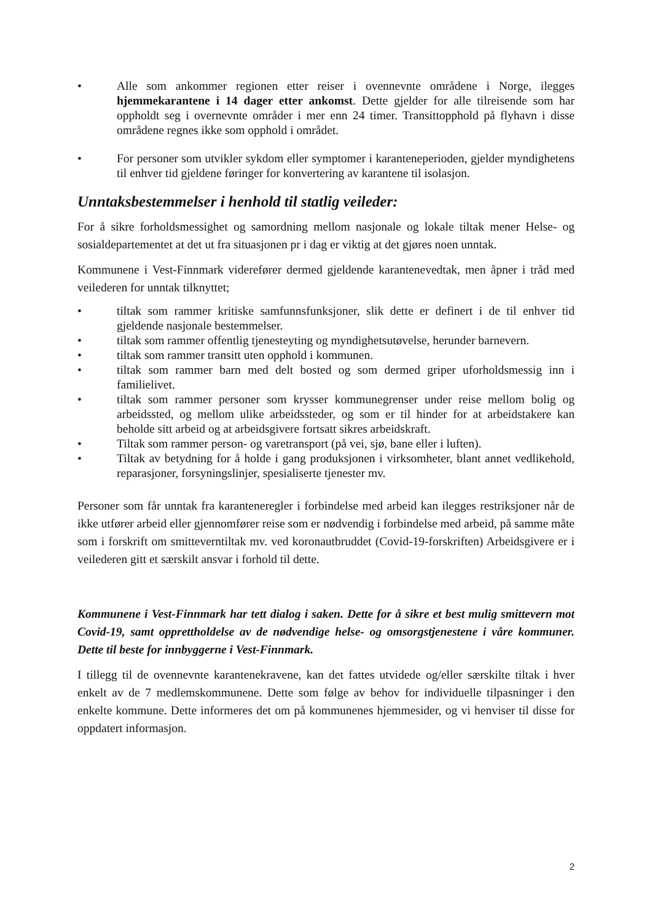• Alle som ankommer regionen etter reiser i ovennevnte områdene i Norge, ilegges hjemmekarantene i 14 dager etter ankomst. Dette gjelder for alle tilreisende som har oppholdt seg i overnevnte områder i mer enn 24 timer. Transittopphold på flyhavn i disse områdene regnes ikke som opphold i området.
• For personer som utvikler sykdom eller symptomer i karanteneperioden, gjelder myndighetens til enhver tid gjeldene føringer for konvertering av karantene til isolasjon.
Unntaksbestemmelser i henhold til statlig veileder:
For å sikre forholdsmessighet og samordning mellom nasjonale og lokale tiltak mener Helse- og sosialdepartementet at det ut fra situasjonen pr i dag er viktig at det gjøres noen unntak.
Kommunene i Vest-Finnmark viderefører dermed gjeldende karantenevedtak, men åpner i tråd med veilederen for unntak tilknyttet;
• tiltak som rammer kritiske samfunnsfunksjoner, slik dette er definert i de til enhver tid gjeldende nasjonale bestemmelser.
• tiltak som rammer offentlig tjenesteyting og myndighetsutøvelse, herunder barnevern.
• tiltak som rammer transitt uten opphold i kommunen.
• tiltak som rammer barn med delt bosted og som dermed griper uforholdsmessig inn i familielivet.
• tiltak som rammer personer som krysser kommunegrenser under reise mellom bolig og arbeidssted, og mellom ulike arbeidssteder, og som er til hinder for at arbeidstakere kan beholde sitt arbeid og at arbeidsgivere fortsatt sikres arbeidskraft.
• Tiltak som rammer person- og varetransport (på vei, sjø, bane eller i luften).
• Tiltak av betydning for å holde i gang produksjonen i virksomheter, blant annet vedlikehold, reparasjoner, forsyningslinjer, spesialiserte tjenester mv.
Personer som får unntak fra karanteneregler i forbindelse med arbeid kan ilegges restriksjoner når de ikke utfører arbeid eller gjennomfører reise som er nødvendig i forbindelse med arbeid, på samme måte som i forskrift om smitteverntiltak mv. ved koronautbruddet (Covid-19-forskriften) Arbeidsgivere er i veilederen gitt et særskilt ansvar i forhold til dette.
Kommunene i Vest-Finnmark har tett dialog i saken. Dette for å sikre et best mulig smittevern mot Covid-19, samt opprettholdelse av de nødvendige helse- og omsorgstjenestene i våre kommuner. Dette til beste for innbyggerne i Vest-Finnmark.
I tillegg til de ovennevnte karantenekravene, kan det fattes utvidede og/eller særskilte tiltak i hver enkelt av de 7 medlemskommunene. Dette som følge av behov for individuelle tilpasninger i den enkelte kommune. Dette informeres det om på kommunenes hjemmesider, og vi henviser til disse for oppdatert informasjon.
2